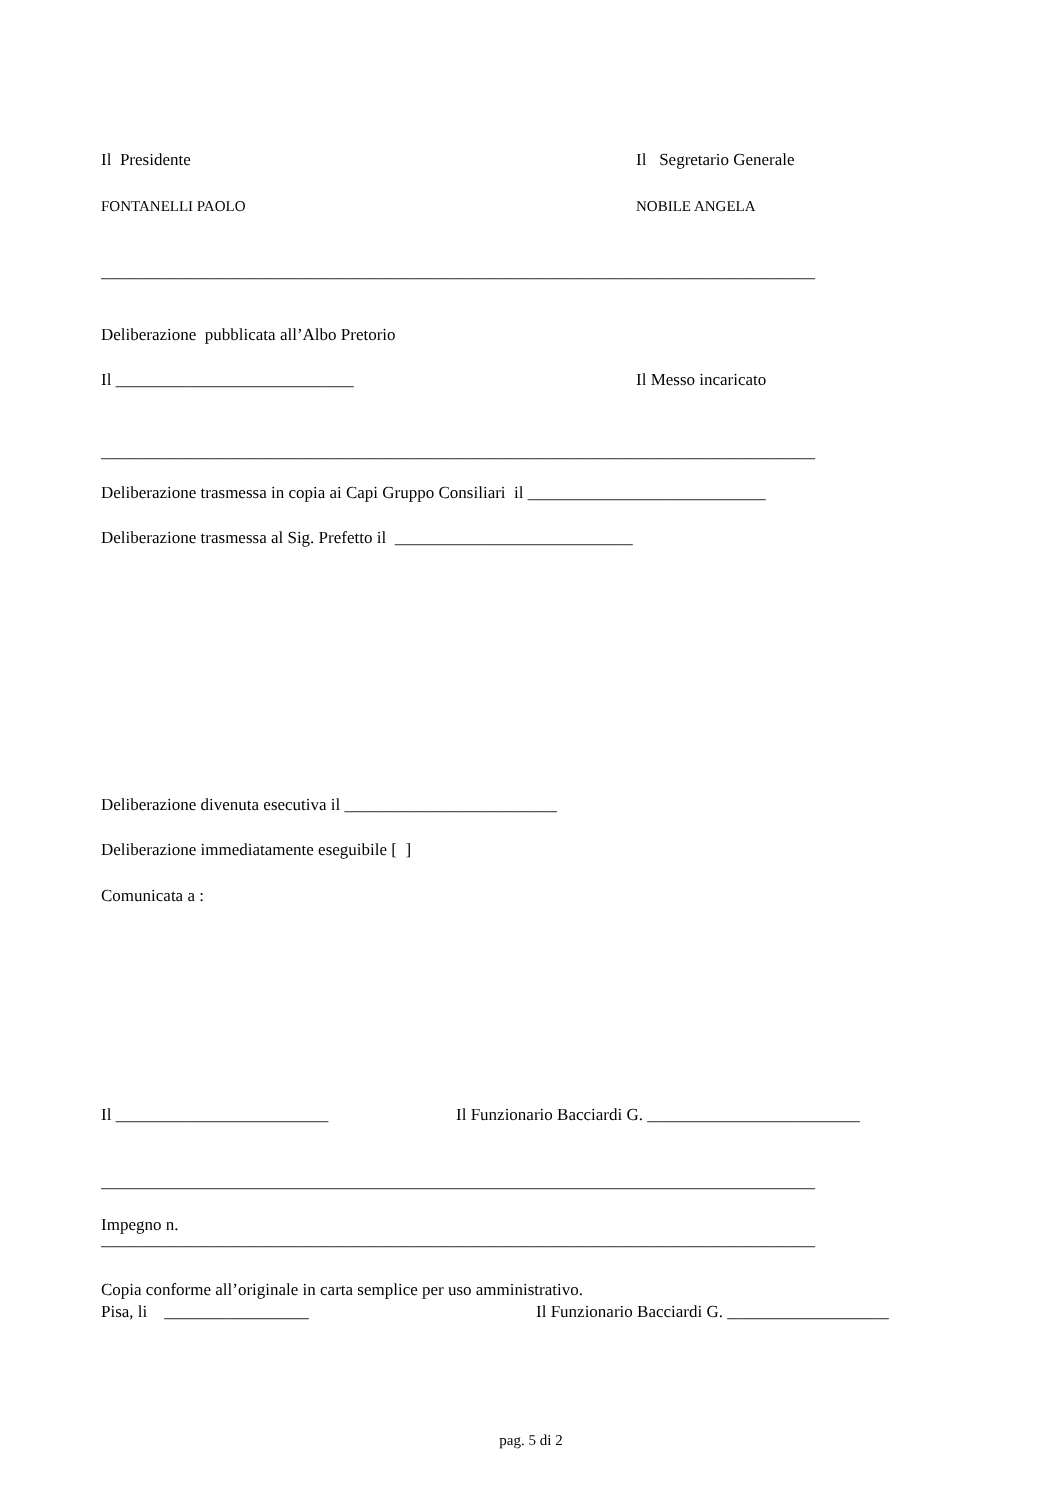Il Presidente Il Segretario Generale
FONTANELLI PAOLO NOBILE ANGELA
____________________________________________________________________________________
Deliberazione pubblicata all’Albo Pretorio
Il ____________________________ Il Messo incaricato
____________________________________________________________________________________
Deliberazione trasmessa in copia ai Capi Gruppo Consiliari il ____________________________
Deliberazione trasmessa al Sig. Prefetto il ____________________________
Deliberazione divenuta esecutiva il _________________________
Deliberazione immediatamente eseguibile [ ]
Comunicata a :
Il _________________________ Il Funzionario Bacciardi G. _________________________
____________________________________________________________________________________
Impegno n.
____________________________________________________________________________________
Copia conforme all’originale in carta semplice per uso amministrativo.
Pisa, li _________________ Il Funzionario Bacciardi G. ___________________
pag. 5 di 2